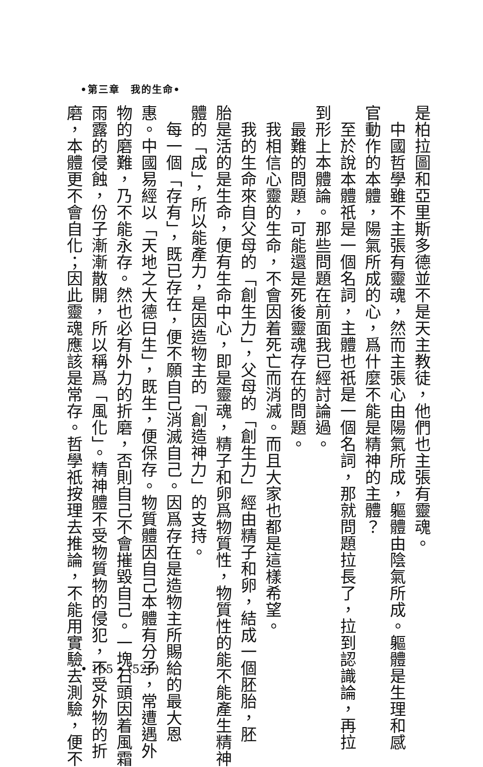•第三章　我的生命•
是柏拉圖和亞里斯多德並不是天主教徒，他們也主張有靈魂。
　中國哲學雖不主張有靈魂，然而主張心由陽氣所成，軀體由陰氣所成。軀體是生理和感
官動作的本體，陽氣所成的心，爲什麼不能是精神的主體？
　至於說本體祇是一個名詞，主體也祇是一個名詞，那就問題拉長了，拉到認識論，再拉
到形上本體論。那些問題在前面我已經討論過。
　最難的問題，可能還是死後靈魂存在的問題。
　我相信心靈的生命，不會因着死亡而消滅。而且大家也都是這樣希望。
　我的生命來自父母的「創生力」，父母的「創生力」經由精子和卵，結成一個胚胎，胚
胎是活的是生命，便有生命中心，即是靈魂，精子和卵爲物質性，物質性的能不能產生精神
體的「成」，所以能產力，是因造物主的「創造神力」的支持。
　每一個「存有」，既已存在，便不願自己消滅自己。因爲存在是造物主所賜給的最大恩
惠。中國易經以「天地之大德曰生」，既生，便保存。物質體因自己本體有分子，常遭遇外
物的磨難，乃不能永存。然也必有外力的折磨，否則自己不會摧毀自己。一塊石頭因着風霜
雨露的侵蝕，份子漸漸散開，所以稱爲「風化」。精神體不受物質物的侵犯，不受外物的折
磨，本體更不會自化；因此靈魂應該是常存。哲學祇按理去推論，不能用實驗去測驗，便不
• 155 • (525)